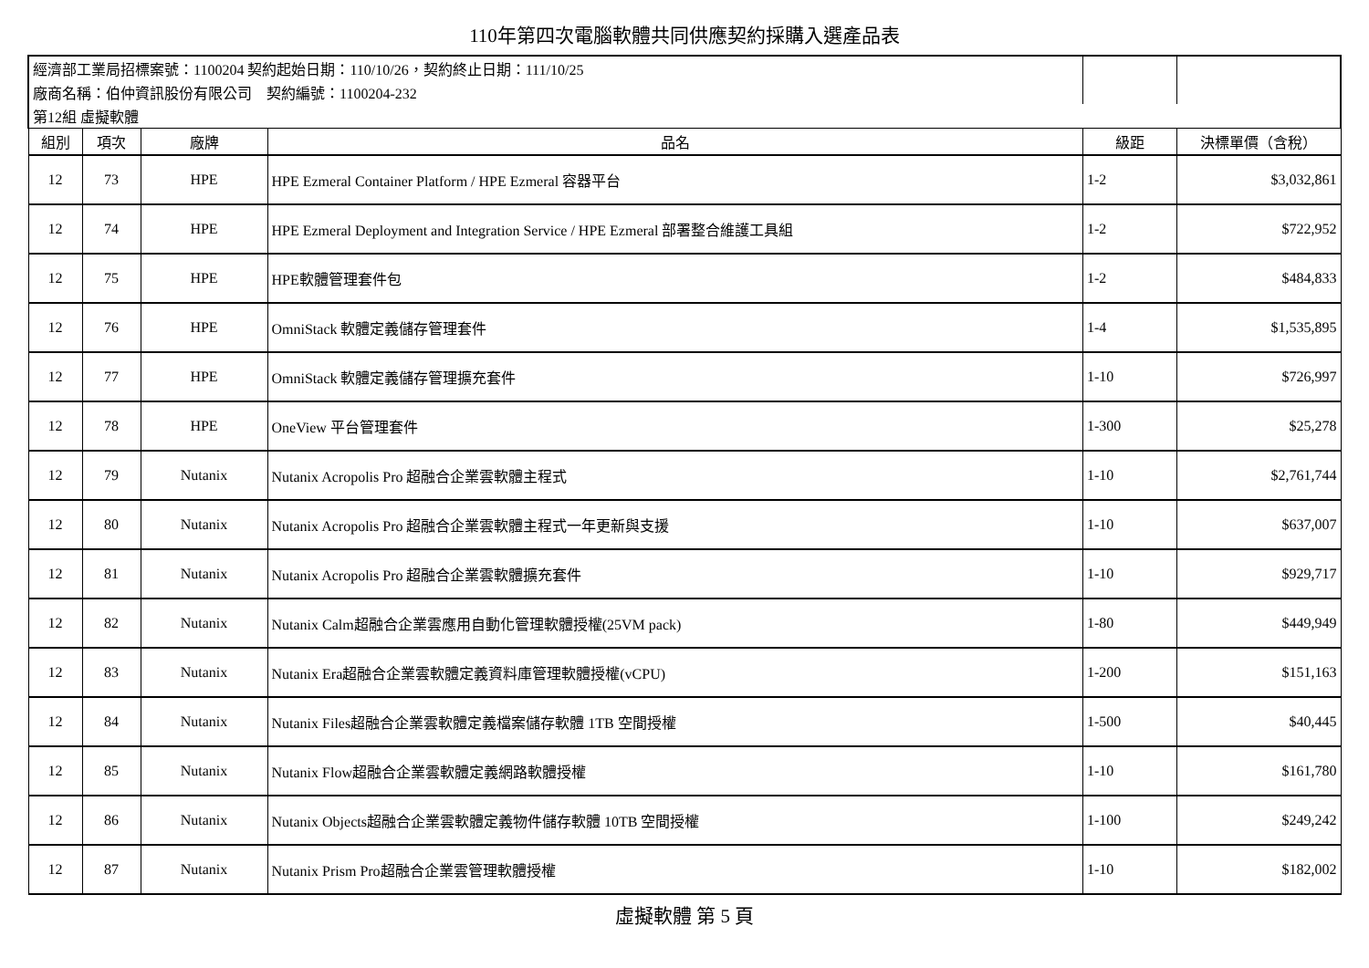110年第四次電腦軟體共同供應契約採購入選產品表
| 經濟部工業局招標案號：1100204 契約起始日期：110/10/26，契約終止日期：111/10/25 | | | | | |
| 廠商名稱：伯仲資訊股份有限公司 契約編號：1100204-232 | | | | | |
| 第12組 虛擬軟體 | | | | | |
| 組別 | 項次 | 廠牌 | 品名 | 級距 | 決標單價（含稅） |
| 12 | 73 | HPE | HPE Ezmeral Container Platform / HPE Ezmeral 容器平台 | 1-2 | $3,032,861 |
| 12 | 74 | HPE | HPE Ezmeral Deployment and Integration Service / HPE Ezmeral 部署整合維護工具組 | 1-2 | $722,952 |
| 12 | 75 | HPE | HPE軟體管理套件包 | 1-2 | $484,833 |
| 12 | 76 | HPE | OmniStack 軟體定義儲存管理套件 | 1-4 | $1,535,895 |
| 12 | 77 | HPE | OmniStack 軟體定義儲存管理擴充套件 | 1-10 | $726,997 |
| 12 | 78 | HPE | OneView 平台管理套件 | 1-300 | $25,278 |
| 12 | 79 | Nutanix | Nutanix Acropolis Pro 超融合企業雲軟體主程式 | 1-10 | $2,761,744 |
| 12 | 80 | Nutanix | Nutanix Acropolis Pro 超融合企業雲軟體主程式一年更新與支援 | 1-10 | $637,007 |
| 12 | 81 | Nutanix | Nutanix Acropolis Pro 超融合企業雲軟體擴充套件 | 1-10 | $929,717 |
| 12 | 82 | Nutanix | Nutanix Calm超融合企業雲應用自動化管理軟體授權(25VM pack) | 1-80 | $449,949 |
| 12 | 83 | Nutanix | Nutanix Era超融合企業雲軟體定義資料庫管理軟體授權(vCPU) | 1-200 | $151,163 |
| 12 | 84 | Nutanix | Nutanix Files超融合企業雲軟體定義檔案儲存軟體 1TB 空間授權 | 1-500 | $40,445 |
| 12 | 85 | Nutanix | Nutanix Flow超融合企業雲軟體定義網路軟體授權 | 1-10 | $161,780 |
| 12 | 86 | Nutanix | Nutanix Objects超融合企業雲軟體定義物件儲存軟體 10TB 空間授權 | 1-100 | $249,242 |
| 12 | 87 | Nutanix | Nutanix Prism Pro超融合企業雲管理軟體授權 | 1-10 | $182,002 |
虛擬軟體 第 5 頁